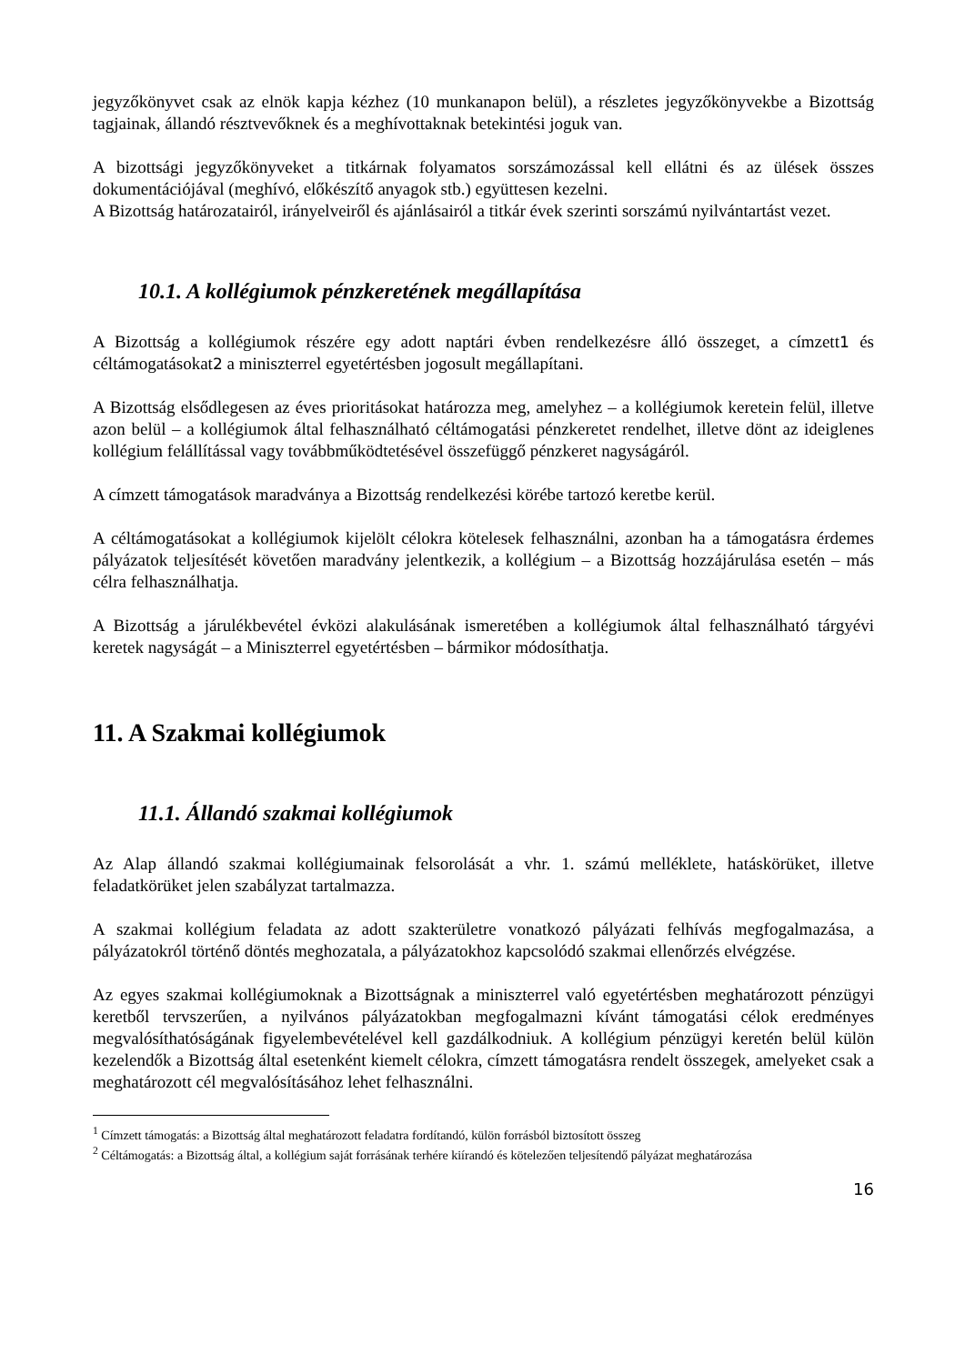jegyzőkönyvet csak az elnök kapja kézhez (10 munkanapon belül), a részletes jegyzőkönyvekbe a Bizottság tagjainak, állandó résztvevőknek és a meghívottaknak betekintési joguk van.
A bizottsági jegyzőkönyveket a titkárnak folyamatos sorszámozással kell ellátni és az ülések összes dokumentációjával (meghívó, előkészítő anyagok stb.) együttesen kezelni.
A Bizottság határozatairól, irányelveiről és ajánlásairól a titkár évek szerinti sorszámú nyilvántartást vezet.
10.1. A kollégiumok pénzkeretének megállapítása
A Bizottság a kollégiumok részére egy adott naptári évben rendelkezésre álló összeget, a címzett1 és céltámogatásokat2 a miniszterrel egyetértésben jogosult megállapítani.
A Bizottság elsődlegesen az éves prioritásokat határozza meg, amelyhez – a kollégiumok keretein felül, illetve azon belül – a kollégiumok által felhasználható céltámogatási pénzkeretet rendelhet, illetve dönt az ideiglenes kollégium felállítással vagy továbbműködtetésével összefüggő pénzkeret nagyságáról.
A címzett támogatások maradványa a Bizottság rendelkezési körébe tartozó keretbe kerül.
A céltámogatásokat a kollégiumok kijelölt célokra kötelesek felhasználni, azonban ha a támogatásra érdemes pályázatok teljesítését követően maradvány jelentkezik, a kollégium – a Bizottság hozzájárulása esetén – más célra felhasználhatja.
A Bizottság a járulékbevétel évközi alakulásának ismeretében a kollégiumok által felhasználható tárgyévi keretek nagyságát – a Miniszterrel egyetértésben – bármikor módosíthatja.
11. A Szakmai kollégiumok
11.1. Állandó szakmai kollégiumok
Az Alap állandó szakmai kollégiumainak felsorolását a vhr. 1. számú melléklete, hatáskörüket, illetve feladatkörüket jelen szabályzat tartalmazza.
A szakmai kollégium feladata az adott szakterületre vonatkozó pályázati felhívás megfogalmazása, a pályázatokról történő döntés meghozatala, a pályázatokhoz kapcsolódó szakmai ellenőrzés elvégzése.
Az egyes szakmai kollégiumoknak a Bizottságnak a miniszterrel való egyetértésben meghatározott pénzügyi keretből tervszerűen, a nyilvános pályázatokban megfogalmazni kívánt támogatási célok eredményes megvalósíthatóságának figyelembevételével kell gazdálkodniuk. A kollégium pénzügyi keretén belül külön kezelendők a Bizottság által esetenként kiemelt célokra, címzett támogatásra rendelt összegek, amelyeket csak a meghatározott cél megvalósításához lehet felhasználni.
<sup>1</sup> Címzett támogatás: a Bizottság által meghatározott feladatra fordítandó, külön forrásból biztosított összeg
<sup>2</sup> Céltámogatás: a Bizottság által, a kollégium saját forrásának terhére kiírandó és kötelezően teljesítendő pályázat meghatározása
16